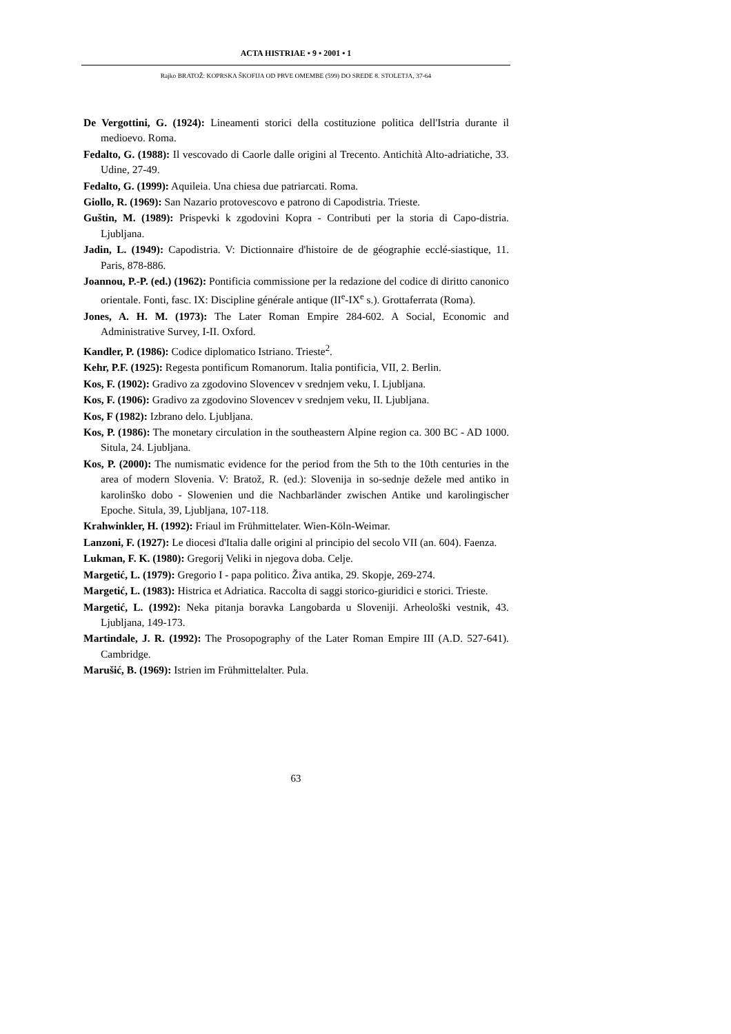ACTA HISTRIAE • 9 • 2001 • 1
Rajko BRATOŽ: KOPRSKA ŠKOFIJA OD PRVE OMEMBE (599) DO SREDE 8. STOLETJA, 37-64
De Vergottini, G. (1924): Lineamenti storici della costituzione politica dell'Istria durante il medioevo. Roma.
Fedalto, G. (1988): Il vescovado di Caorle dalle origini al Trecento. Antichità Alto-adriatiche, 33. Udine, 27-49.
Fedalto, G. (1999): Aquileia. Una chiesa due patriarcati. Roma.
Giollo, R. (1969): San Nazario protovescovo e patrono di Capodistria. Trieste.
Guštin, M. (1989): Prispevki k zgodovini Kopra - Contributi per la storia di Capo-distria. Ljubljana.
Jadin, L. (1949): Capodistria. V: Dictionnaire d'histoire de de géographie ecclé-siastique, 11. Paris, 878-886.
Joannou, P.-P. (ed.) (1962): Pontificia commissione per la redazione del codice di diritto canonico orientale. Fonti, fasc. IX: Discipline générale antique (II<sup>e</sup>-IX<sup>e</sup> s.). Grottaferrata (Roma).
Jones, A. H. M. (1973): The Later Roman Empire 284-602. A Social, Economic and Administrative Survey, I-II. Oxford.
Kandler, P. (1986): Codice diplomatico Istriano. Trieste<sup>2</sup>.
Kehr, P.F. (1925): Regesta pontificum Romanorum. Italia pontificia, VII, 2. Berlin.
Kos, F. (1902): Gradivo za zgodovino Slovencev v srednjem veku, I. Ljubljana.
Kos, F. (1906): Gradivo za zgodovino Slovencev v srednjem veku, II. Ljubljana.
Kos, F (1982): Izbrano delo. Ljubljana.
Kos, P. (1986): The monetary circulation in the southeastern Alpine region ca. 300 BC - AD 1000. Situla, 24. Ljubljana.
Kos, P. (2000): The numismatic evidence for the period from the 5th to the 10th centuries in the area of modern Slovenia. V: Bratož, R. (ed.): Slovenija in so-sednje dežele med antiko in karolinško dobo - Slowenien und die Nachbarländer zwischen Antike und karolingischer Epoche. Situla, 39, Ljubljana, 107-118.
Krahwinkler, H. (1992): Friaul im Frühmittelater. Wien-Köln-Weimar.
Lanzoni, F. (1927): Le diocesi d'Italia dalle origini al principio del secolo VII (an. 604). Faenza.
Lukman, F. K. (1980): Gregorij Veliki in njegova doba. Celje.
Margetić, L. (1979): Gregorio I - papa politico. Živa antika, 29. Skopje, 269-274.
Margetić, L. (1983): Histrica et Adriatica. Raccolta di saggi storico-giuridici e storici. Trieste.
Margetić, L. (1992): Neka pitanja boravka Langobarda u Sloveniji. Arheološki vestnik, 43. Ljubljana, 149-173.
Martindale, J. R. (1992): The Prosopography of the Later Roman Empire III (A.D. 527-641). Cambridge.
Marušić, B. (1969): Istrien im Frühmittelalter. Pula.
63